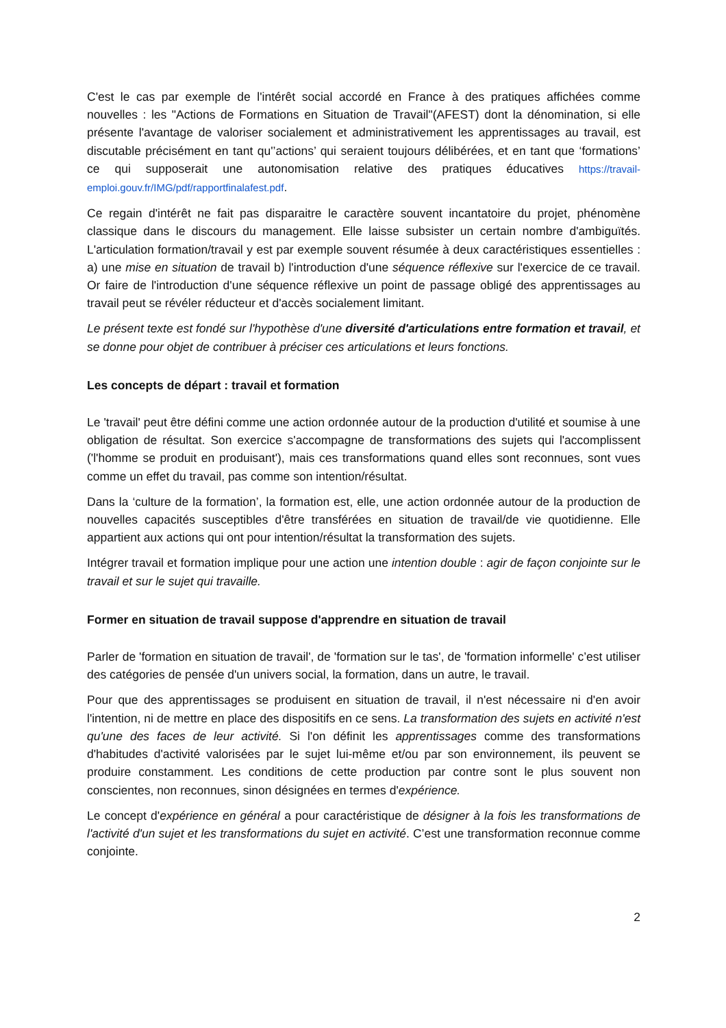C'est le cas par exemple de l'intérêt social accordé en France à des pratiques affichées comme nouvelles : les "Actions de Formations en Situation de Travail"(AFEST) dont la dénomination, si elle présente l'avantage de valoriser socialement et administrativement les apprentissages au travail, est discutable précisément en tant qu'’actions’ qui seraient toujours délibérées, et en tant que ‘formations’ ce qui supposerait une autonomisation relative des pratiques éducatives https://travail-emploi.gouv.fr/IMG/pdf/rapportfinalafest.pdf.
Ce regain d'intérêt ne fait pas disparaitre le caractère souvent incantatoire du projet, phénomène classique dans le discours du management. Elle laisse subsister un certain nombre d'ambiguïtés. L'articulation formation/travail y est par exemple souvent résumée à deux caractéristiques essentielles : a) une mise en situation de travail b) l'introduction d'une séquence réflexive sur l'exercice de ce travail. Or faire de l'introduction d'une séquence réflexive un point de passage obligé des apprentissages au travail peut se révéler réducteur et d'accès socialement limitant.
Le présent texte est fondé sur l'hypothèse d'une diversité d'articulations entre formation et travail, et se donne pour objet de contribuer à préciser ces articulations et leurs fonctions.
Les concepts de départ : travail et formation
Le 'travail' peut être défini comme une action ordonnée autour de la production d'utilité et soumise à une obligation de résultat. Son exercice s'accompagne de transformations des sujets qui l'accomplissent ('l'homme se produit en produisant'), mais ces transformations quand elles sont reconnues, sont vues comme un effet du travail, pas comme son intention/résultat.
Dans la ‘culture de la formation’, la formation est, elle, une action ordonnée autour de la production de nouvelles capacités susceptibles d'être transférées en situation de travail/de vie quotidienne. Elle appartient aux actions qui ont pour intention/résultat la transformation des sujets.
Intégrer travail et formation implique pour une action une intention double : agir de façon conjointe sur le travail et sur le sujet qui travaille.
Former en situation de travail suppose d'apprendre en situation de travail
Parler de 'formation en situation de travail', de 'formation sur le tas', de 'formation informelle' c’est utiliser des catégories de pensée d'un univers social, la formation, dans un autre, le travail.
Pour que des apprentissages se produisent en situation de travail, il n'est nécessaire ni d'en avoir l'intention, ni de mettre en place des dispositifs en ce sens. La transformation des sujets en activité n'est qu'une des faces de leur activité. Si l'on définit les apprentissages comme des transformations d'habitudes d'activité valorisées par le sujet lui-même et/ou par son environnement, ils peuvent se produire constamment. Les conditions de cette production par contre sont le plus souvent non conscientes, non reconnues, sinon désignées en termes d'expérience.
Le concept d'expérience en général a pour caractéristique de désigner à la fois les transformations de l'activité d'un sujet et les transformations du sujet en activité. C’est une transformation reconnue comme conjointe.
2